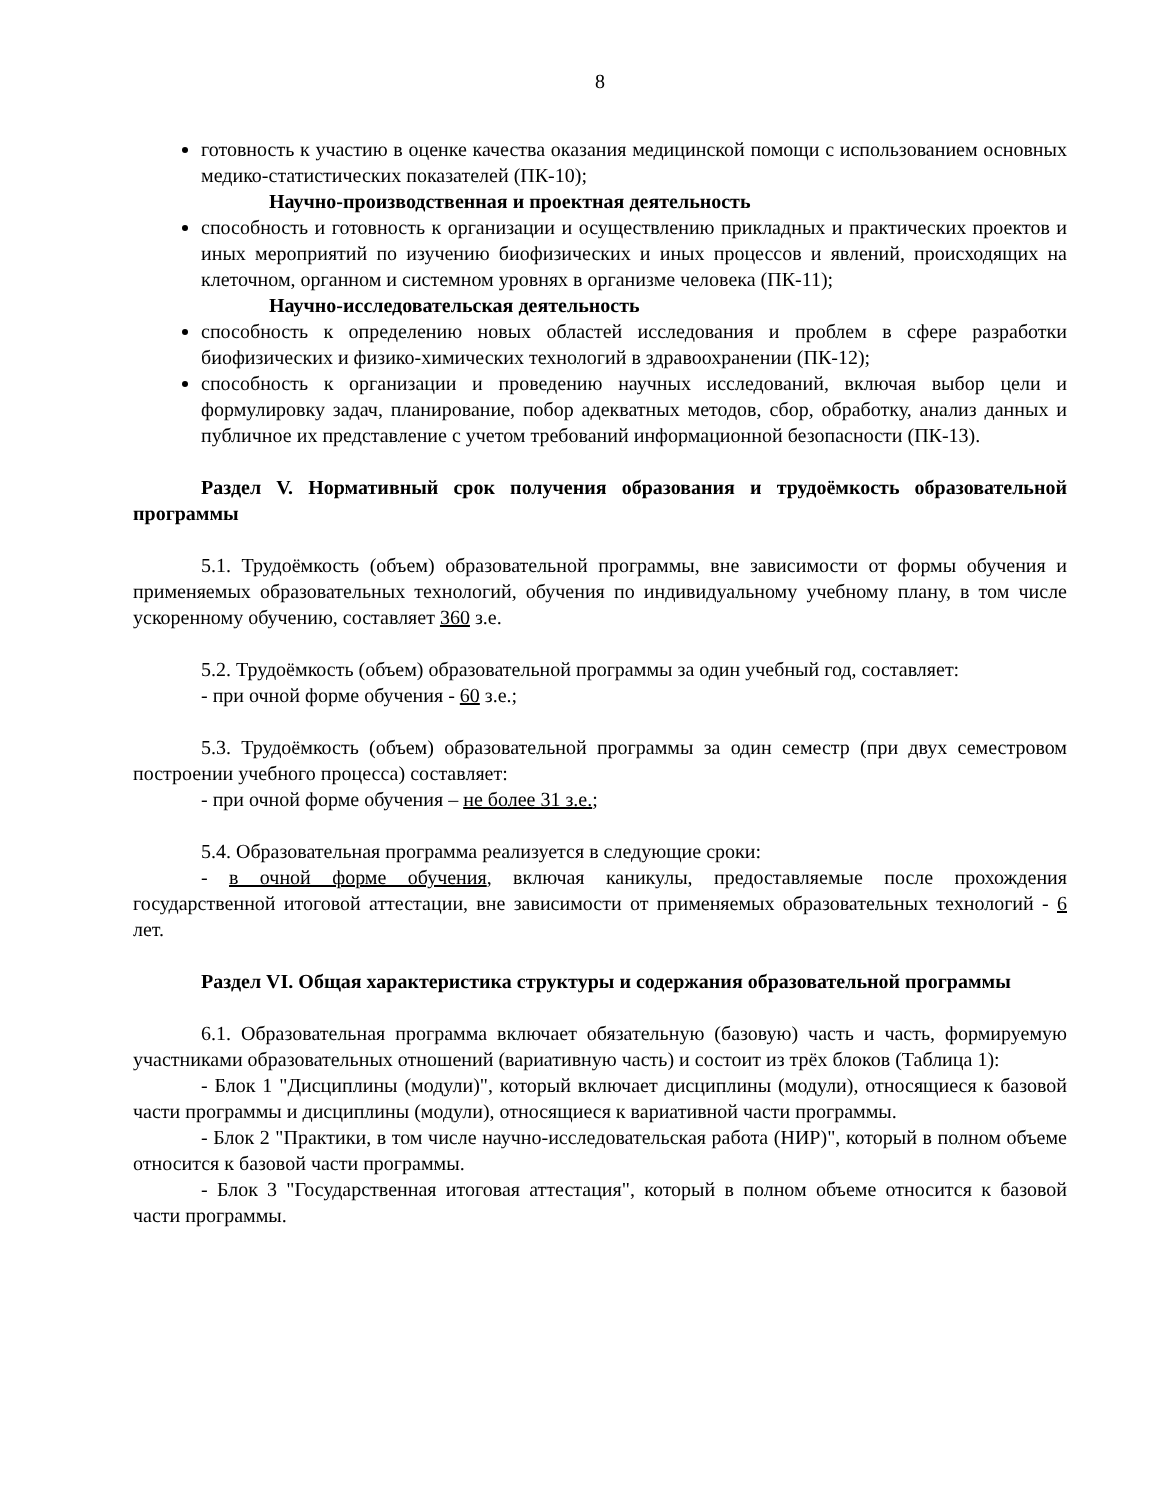8
готовность к участию в оценке качества оказания медицинской помощи с использованием основных медико-статистических показателей (ПК-10);
Научно-производственная и проектная деятельность
способность и готовность к организации и осуществлению прикладных и практических проектов и иных мероприятий по изучению биофизических и иных процессов и явлений, происходящих на клеточном, органном и системном уровнях в организме человека (ПК-11);
Научно-исследовательская деятельность
способность к определению новых областей исследования и проблем в сфере разработки биофизических и физико-химических технологий в здравоохранении (ПК-12);
способность к организации и проведению научных исследований, включая выбор цели и формулировку задач, планирование, побор адекватных методов, сбор, обработку, анализ данных и публичное их представление с учетом требований информационной безопасности (ПК-13).
Раздел V. Нормативный срок получения образования и трудоёмкость образовательной программы
5.1. Трудоёмкость (объем) образовательной программы, вне зависимости от формы обучения и применяемых образовательных технологий, обучения по индивидуальному учебному плану, в том числе ускоренному обучению, составляет 360 з.е.
5.2. Трудоёмкость (объем) образовательной программы за один учебный год, составляет:
- при очной форме обучения - 60 з.е.;
5.3. Трудоёмкость (объем) образовательной программы за один семестр (при двух семестровом построении учебного процесса) составляет:
- при очной форме обучения – не более 31 з.е.;
5.4. Образовательная программа реализуется в следующие сроки:
- в очной форме обучения, включая каникулы, предоставляемые после прохождения государственной итоговой аттестации, вне зависимости от применяемых образовательных технологий - 6 лет.
Раздел VI. Общая характеристика структуры и содержания образовательной программы
6.1. Образовательная программа включает обязательную (базовую) часть и часть, формируемую участниками образовательных отношений (вариативную часть) и состоит из трёх блоков (Таблица 1):
- Блок 1 "Дисциплины (модули)", который включает дисциплины (модули), относящиеся к базовой части программы и дисциплины (модули), относящиеся к вариативной части программы.
- Блок 2 "Практики, в том числе научно-исследовательская работа (НИР)", который в полном объеме относится к базовой части программы.
- Блок 3 "Государственная итоговая аттестация", который в полном объеме относится к базовой части программы.